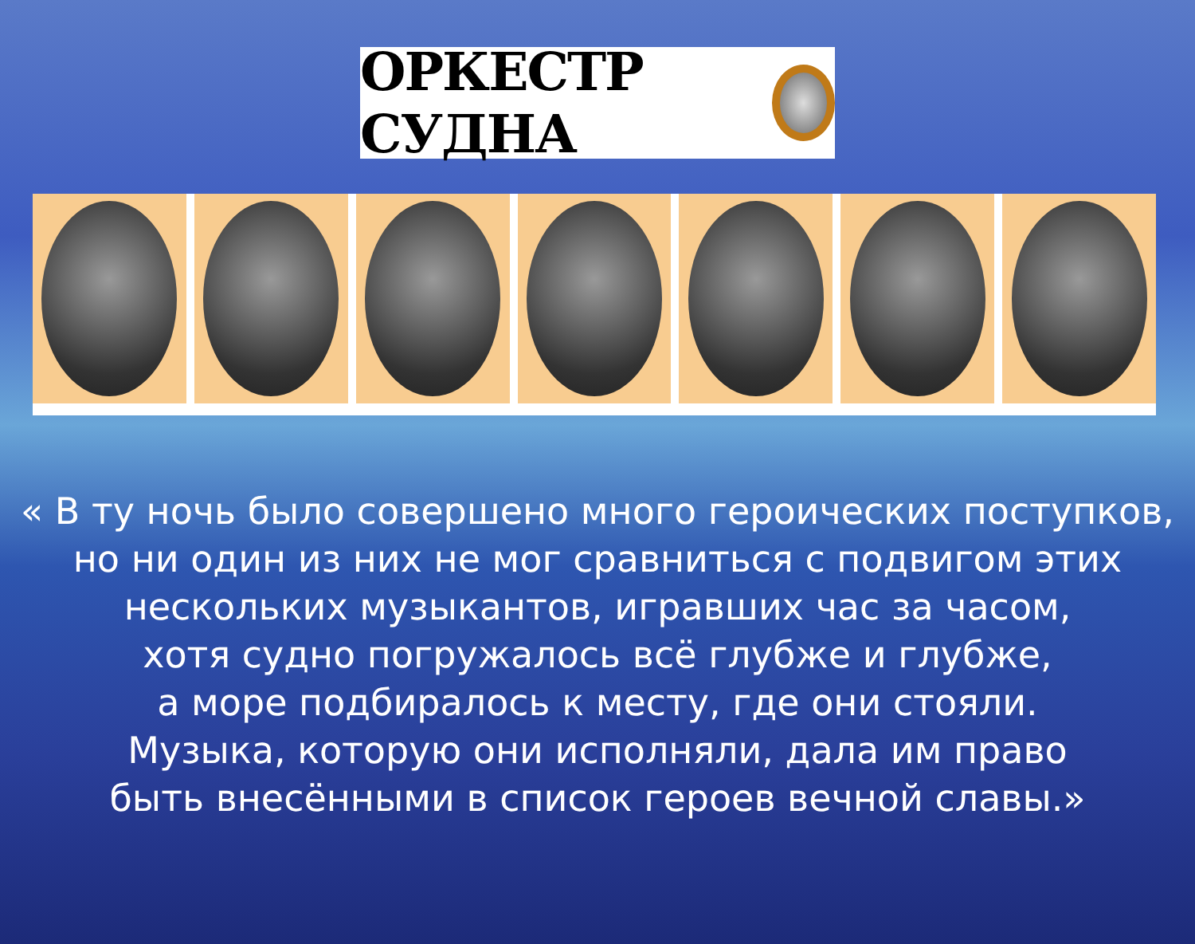ОРКЕСТР СУДНА
« В ту ночь было совершено много героических поступков,
но ни один из них не мог сравниться с подвигом этих
нескольких музыкантов, игравших час за часом,
хотя судно погружалось всё глубже и глубже,
а море подбиралось к месту, где они стояли.
Музыка, которую они исполняли, дала им право
быть внесёнными в список героев вечной славы.»